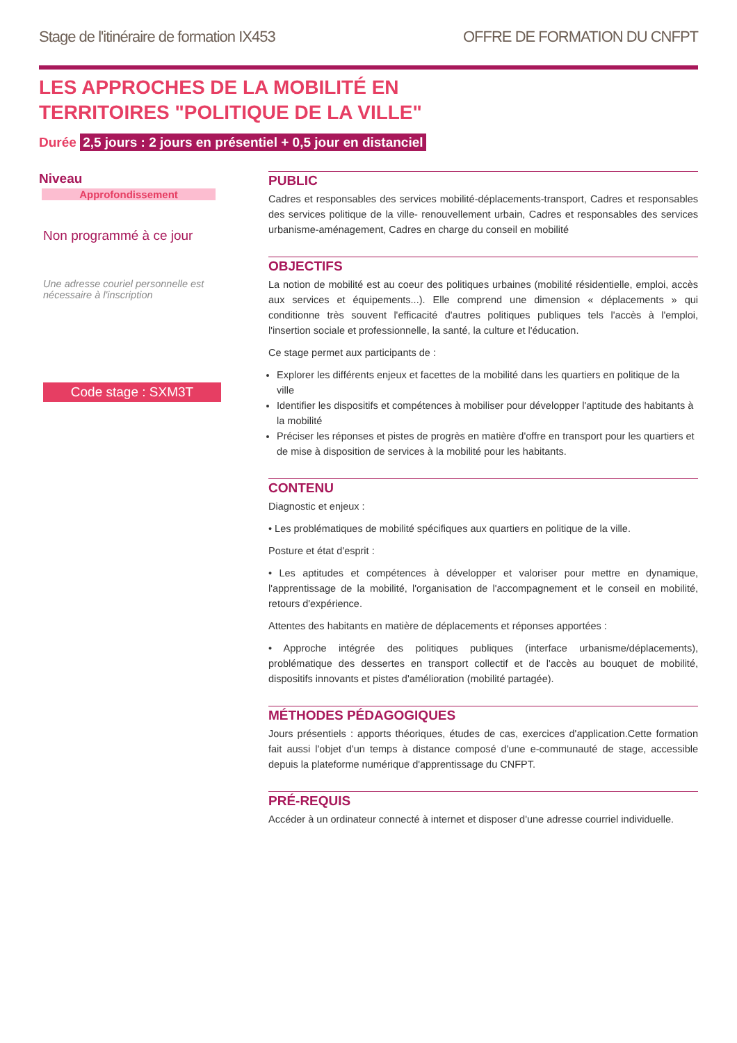Stage de l'itinéraire de formation IX453 OFFRE DE FORMATION DU CNFPT
LES APPROCHES DE LA MOBILITÉ EN TERRITOIRES "POLITIQUE DE LA VILLE"
Durée 2,5 jours : 2 jours en présentiel + 0,5 jour en distanciel
Niveau Approfondissement
Non programmé à ce jour
Une adresse couriel personnelle est nécessaire à l'inscription
Code stage : SXM3T
PUBLIC
Cadres et responsables des services mobilité-déplacements-transport, Cadres et responsables des services politique de la ville- renouvellement urbain, Cadres et responsables des services urbanisme-aménagement, Cadres en charge du conseil en mobilité
OBJECTIFS
La notion de mobilité est au coeur des politiques urbaines (mobilité résidentielle, emploi, accès aux services et équipements...). Elle comprend une dimension « déplacements » qui conditionne très souvent l'efficacité d'autres politiques publiques tels l'accès à l'emploi, l'insertion sociale et professionnelle, la santé, la culture et l'éducation.
Ce stage permet aux participants de :
Explorer les différents enjeux et facettes de la mobilité dans les quartiers en politique de la ville
Identifier les dispositifs et compétences à mobiliser pour développer l'aptitude des habitants à la mobilité
Préciser les réponses et pistes de progrès en matière d'offre en transport pour les quartiers et de mise à disposition de services à la mobilité pour les habitants.
CONTENU
Diagnostic et enjeux :
• Les problématiques de mobilité spécifiques aux quartiers en politique de la ville.
Posture et état d'esprit :
• Les aptitudes et compétences à développer et valoriser pour mettre en dynamique, l'apprentissage de la mobilité, l'organisation de l'accompagnement et le conseil en mobilité, retours d'expérience.
Attentes des habitants en matière de déplacements et réponses apportées :
• Approche intégrée des politiques publiques (interface urbanisme/déplacements), problématique des dessertes en transport collectif et de l'accès au bouquet de mobilité, dispositifs innovants et pistes d'amélioration (mobilité partagée).
MÉTHODES PÉDAGOGIQUES
Jours présentiels : apports théoriques, études de cas, exercices d'application.Cette formation fait aussi l'objet d'un temps à distance composé d'une e-communauté de stage, accessible depuis la plateforme numérique d'apprentissage du CNFPT.
PRÉ-REQUIS
Accéder à un ordinateur connecté à internet et disposer d'une adresse courriel individuelle.